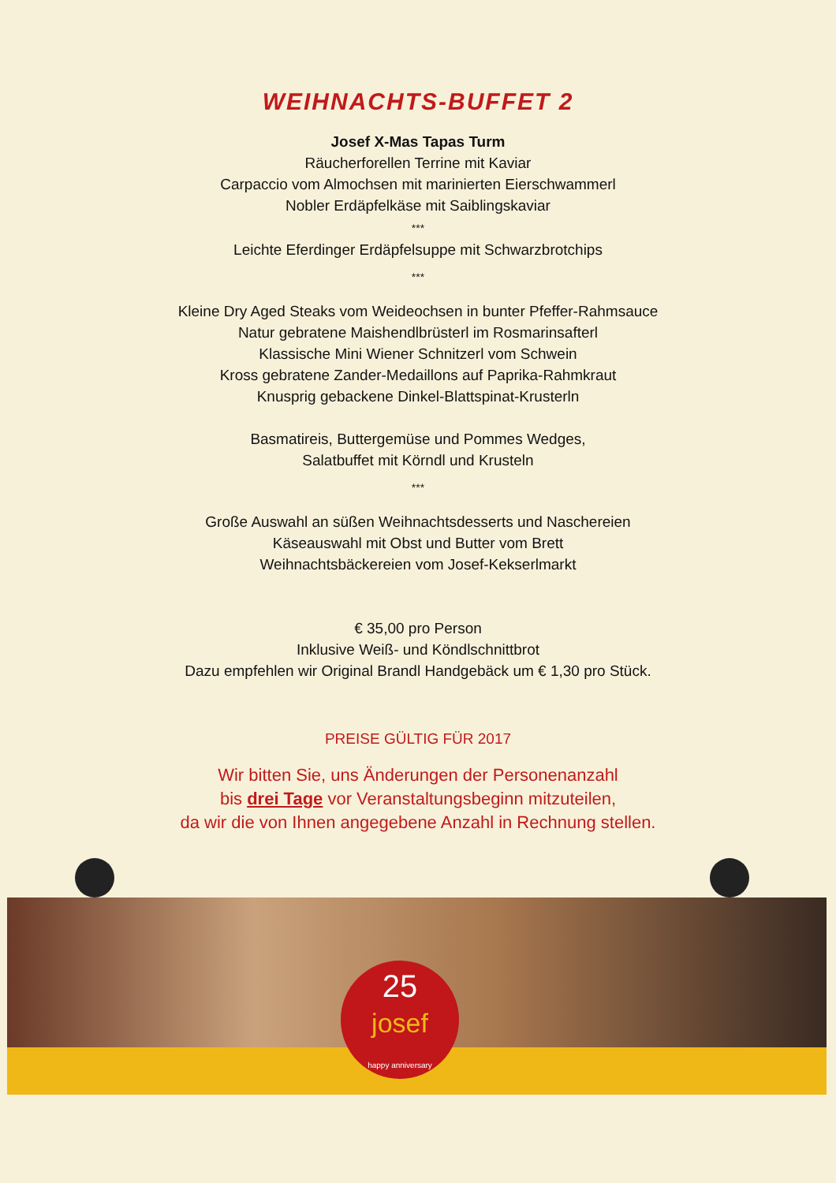WEIHNACHTS-BUFFET 2
Josef X-Mas Tapas Turm
Räucherforellen Terrine mit Kaviar
Carpaccio vom Almochsen mit marinierten Eierschwammerl
Nobler Erdäpfelkäse mit Saiblingskaviar
***
Leichte Eferdinger Erdäpfelsuppe mit Schwarzbrotchips
***
Kleine Dry Aged Steaks vom Weideochsen in bunter Pfeffer-Rahmsauce
Natur gebratene Maishendlbrüsterl im Rosmarinsafterl
Klassische Mini Wiener Schnitzerl vom Schwein
Kross gebratene Zander-Medaillons auf Paprika-Rahmkraut
Knusprig gebackene Dinkel-Blattspinat-Krusterln
Basmatireis, Buttergemüse und Pommes Wedges,
Salatbuffet mit Körndl und Krusteln
***
Große Auswahl an süßen Weihnachtsdesserts und Naschereien
Käseauswahl mit Obst und Butter vom Brett
Weihnachtsbäckereien vom Josef-Kekserlmarkt
€ 35,00 pro Person
Inklusive Weiß- und Köndlschnittbrot
Dazu empfehlen wir Original Brandl Handgebäck um € 1,30 pro Stück.
PREISE GÜLTIG FÜR 2017
Wir bitten Sie, uns Änderungen der Personenanzahl
bis drei Tage vor Veranstaltungsbeginn mitzuteilen,
da wir die von Ihnen angegebene Anzahl in Rechnung stellen.
25
josef
happy anniversary